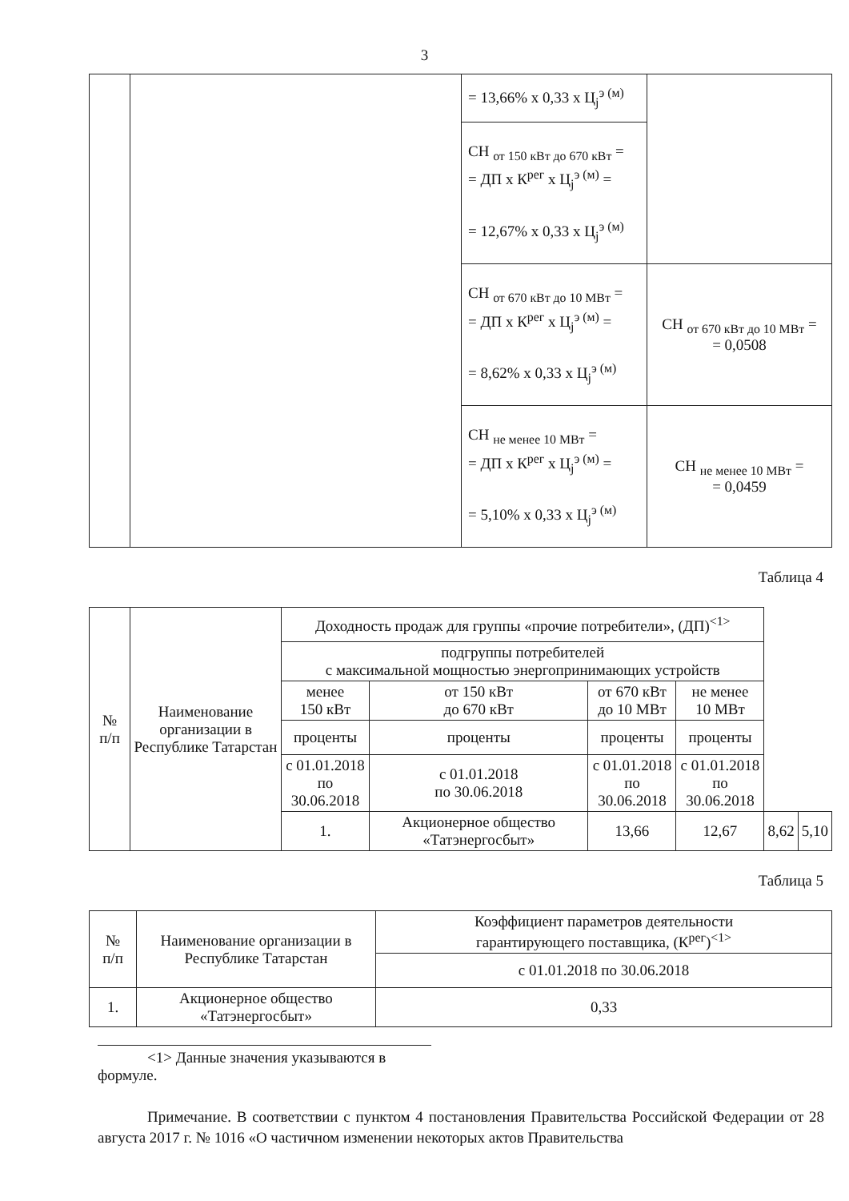3
| | | = 13,66% x 0,33 x Ц<sub>j</sub><sup>э (м)</sup> | |
| | | СН <sub>от 150 кВт до 670 кВт</sub> = = ДП x К<sup>рег</sup> x Ц<sub>j</sub><sup>э (м)</sup> = = 12,67% x 0,33 x Ц<sub>j</sub><sup>э (м)</sup> | |
| | | СН <sub>от 670 кВт до 10 МВт</sub> = = ДП x К<sup>рег</sup> x Ц<sub>j</sub><sup>э (м)</sup> = = 8,62% x 0,33 x Ц<sub>j</sub><sup>э (м)</sup> | СН <sub>от 670 кВт до 10 МВт</sub> = = 0,0508 |
| | | СН <sub>не менее 10 МВт</sub> = = ДП x К<sup>рег</sup> x Ц<sub>j</sub><sup>э (м)</sup> = = 5,10% x 0,33 x Ц<sub>j</sub><sup>э (м)</sup> | СН <sub>не менее 10 МВт</sub> = = 0,0459 |
Таблица 4
| № п/п | Наименование организации в Республике Татарстан | Доходность продаж для группы «прочие потребители», (ДП)<sup><1></sup> | | | | | |
| --- | --- | --- | --- | --- | --- | --- | --- |
| | | подгруппы потребителей с максимальной мощностью энергопринимающих устройств | | | | | |
| | | менее 150 кВт | от 150 кВт до 670 кВт | от 670 кВт до 10 МВт | не менее 10 МВт | | |
| | | проценты | проценты | проценты | проценты | | |
| | | с 01.01.2018 по 30.06.2018 | с 01.01.2018 по 30.06.2018 | с 01.01.2018 по 30.06.2018 | с 01.01.2018 по 30.06.2018 | | |
| | | 1. | Акционерное общество «Татэнергосбыт» | 13,66 | 12,67 | 8,62 | 5,10 |
Таблица 5
| № п/п | Наименование организации в Республике Татарстан | Коэффициент параметров деятельности гарантирующего поставщика, (К<sup>рег</sup>)<sup><1></sup> |
| --- | --- | --- |
| | | с 01.01.2018 по 30.06.2018 |
| 1. | Акционерное общество «Татэнергосбыт» | 0,33 |
<1> Данные значения указываются в формуле.
Примечание. В соответствии с пунктом 4 постановления Правительства Российской Федерации от 28 августа 2017 г. № 1016 «О частичном изменении некоторых актов Правительства